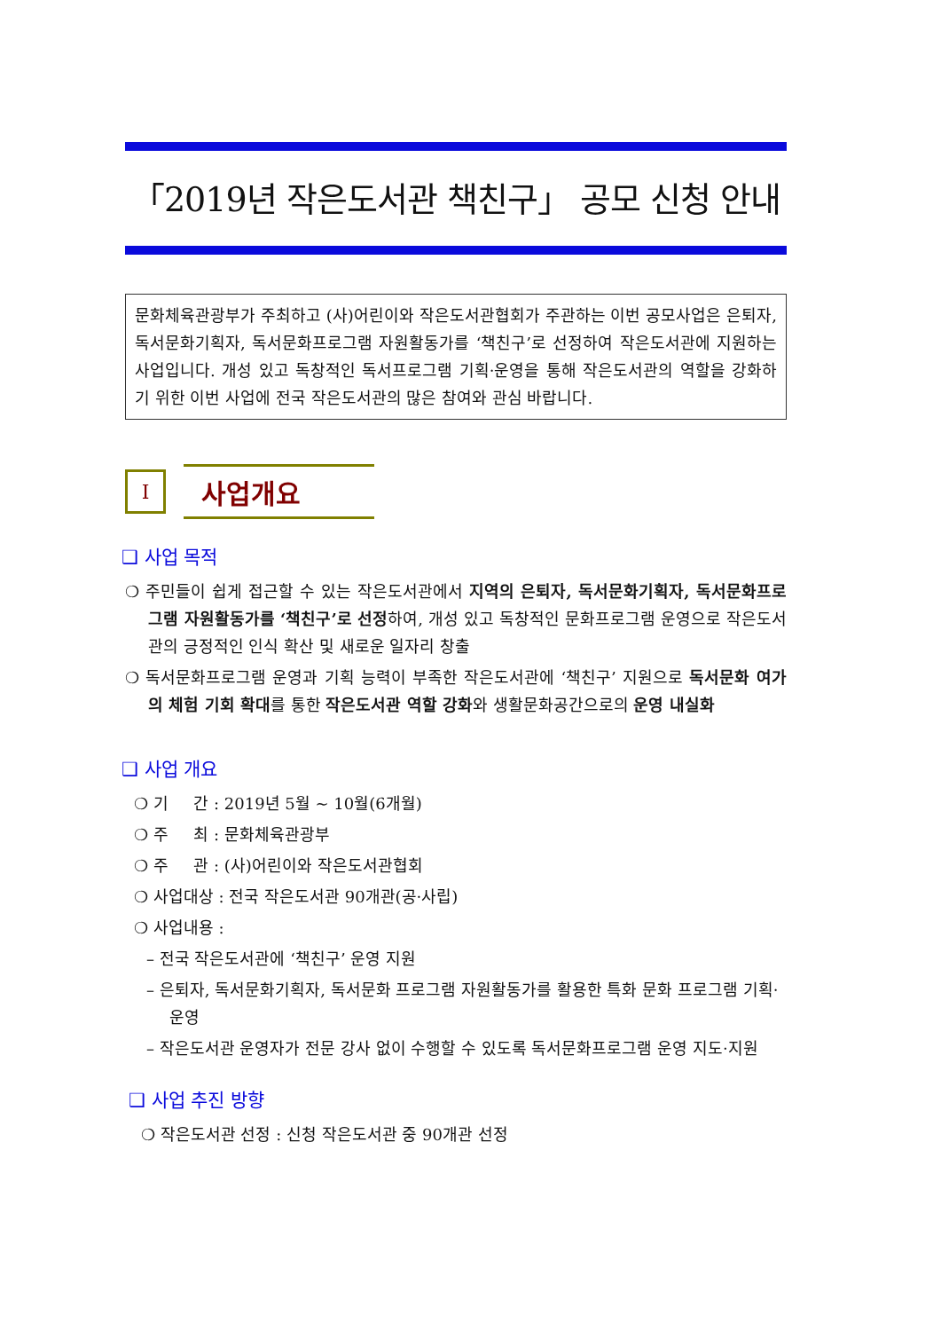「2019년 작은도서관 책친구」 공모 신청 안내
문화체육관광부가 주최하고 (사)어린이와 작은도서관협회가 주관하는 이번 공모사업은 은퇴자, 독서문화기획자, 독서문화프로그램 자원활동가를 ‘책친구’로 선정하여 작은도서관에 지원하는 사업입니다. 개성 있고 독창적인 독서프로그램 기획·운영을 통해 작은도서관의 역할을 강화하기 위한 이번 사업에 전국 작은도서관의 많은 참여와 관심 바랍니다.
Ⅰ
사업개요
❑ 사업 목적
❍ 주민들이 쉽게 접근할 수 있는 작은도서관에서 지역의 은퇴자, 독서문화기획자, 독서문화프로그램 자원활동가를 ‘책친구’로 선정하여, 개성 있고 독창적인 문화프로그램 운영으로 작은도서관의 긍정적인 인식 확산 및 새로운 일자리 창출
❍ 독서문화프로그램 운영과 기획 능력이 부족한 작은도서관에 ‘책친구’ 지원으로 독서문화 여가의 체험 기회 확대를 통한 작은도서관 역할 강화와 생활문화공간으로의 운영 내실화
❑ 사업 개요
❍ 기 간 : 2019년 5월 ~ 10월(6개월)
❍ 주 최 : 문화체육관광부
❍ 주 관 : (사)어린이와 작은도서관협회
❍ 사업대상 : 전국 작은도서관 90개관(공·사립)
❍ 사업내용 :
– 전국 작은도서관에 ‘책친구’ 운영 지원
– 은퇴자, 독서문화기획자, 독서문화 프로그램 자원활동가를 활용한 특화 문화 프로그램 기획·운영
– 작은도서관 운영자가 전문 강사 없이 수행할 수 있도록 독서문화프로그램 운영 지도·지원
❑ 사업 추진 방향
❍ 작은도서관 선정 : 신청 작은도서관 중 90개관 선정